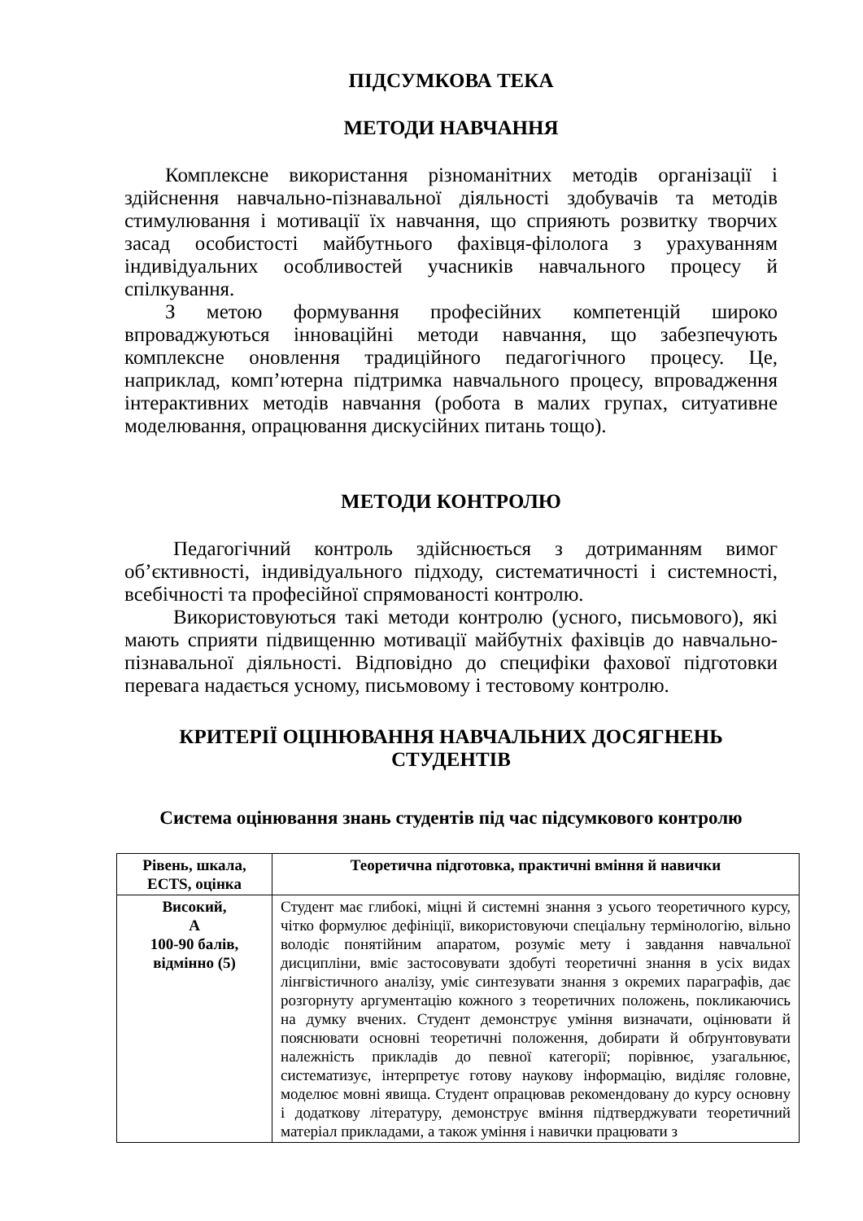ПІДСУМКОВА ТЕКА
МЕТОДИ НАВЧАННЯ
Комплексне використання різноманітних методів організації і здійснення навчально-пізнавальної діяльності здобувачів та методів стимулювання і мотивації їх навчання, що сприяють розвитку творчих засад особистості майбутнього фахівця-філолога з урахуванням індивідуальних особливостей учасників навчального процесу й спілкування.
З метою формування професійних компетенцій широко впроваджуються інноваційні методи навчання, що забезпечують комплексне оновлення традиційного педагогічного процесу. Це, наприклад, комп’ютерна підтримка навчального процесу, впровадження інтерактивних методів навчання (робота в малих групах, ситуативне моделювання, опрацювання дискусійних питань тощо).
МЕТОДИ КОНТРОЛЮ
Педагогічний контроль здійснюється з дотриманням вимог об’єктивності, індивідуального підходу, систематичності і системності, всебічності та професійної спрямованості контролю.
Використовуються такі методи контролю (усного, письмового), які мають сприяти підвищенню мотивації майбутніх фахівців до навчально-пізнавальної діяльності. Відповідно до специфіки фахової підготовки перевага надається усному, письмовому і тестовому контролю.
КРИТЕРІЇ ОЦІНЮВАННЯ НАВЧАЛЬНИХ ДОСЯГНЕНЬ
СТУДЕНТІВ
Система оцінювання знань студентів під час підсумкового контролю
| Рівень, шкала, ECTS, оцінка | Теоретична підготовка, практичні вміння й навички |
| --- | --- |
| Високий, А 100-90 балів, відмінно (5) | Студент має глибокі, міцні й системні знання з усього теоретичного курсу, чітко формулює дефініції, використовуючи спеціальну термінологію, вільно володіє понятійним апаратом, розуміє мету і завдання навчальної дисципліни, вміє застосовувати здобуті теоретичні знання в усіх видах лінгвістичного аналізу, уміє синтезувати знання з окремих параграфів, дає розгорнуту аргументацію кожного з теоретичних положень, покликаючись на думку вчених. Студент демонструє уміння визначати, оцінювати й пояснювати основні теоретичні положення, добирати й обґрунтовувати належність прикладів до певної категорії; порівнює, узагальнює, систематизує, інтерпретує готову наукову інформацію, виділяє головне, моделює мовні явища. Студент опрацював рекомендовану до курсу основну і додаткову літературу, демонструє вміння підтверджувати теоретичний матеріал прикладами, а також уміння і навички працювати з |